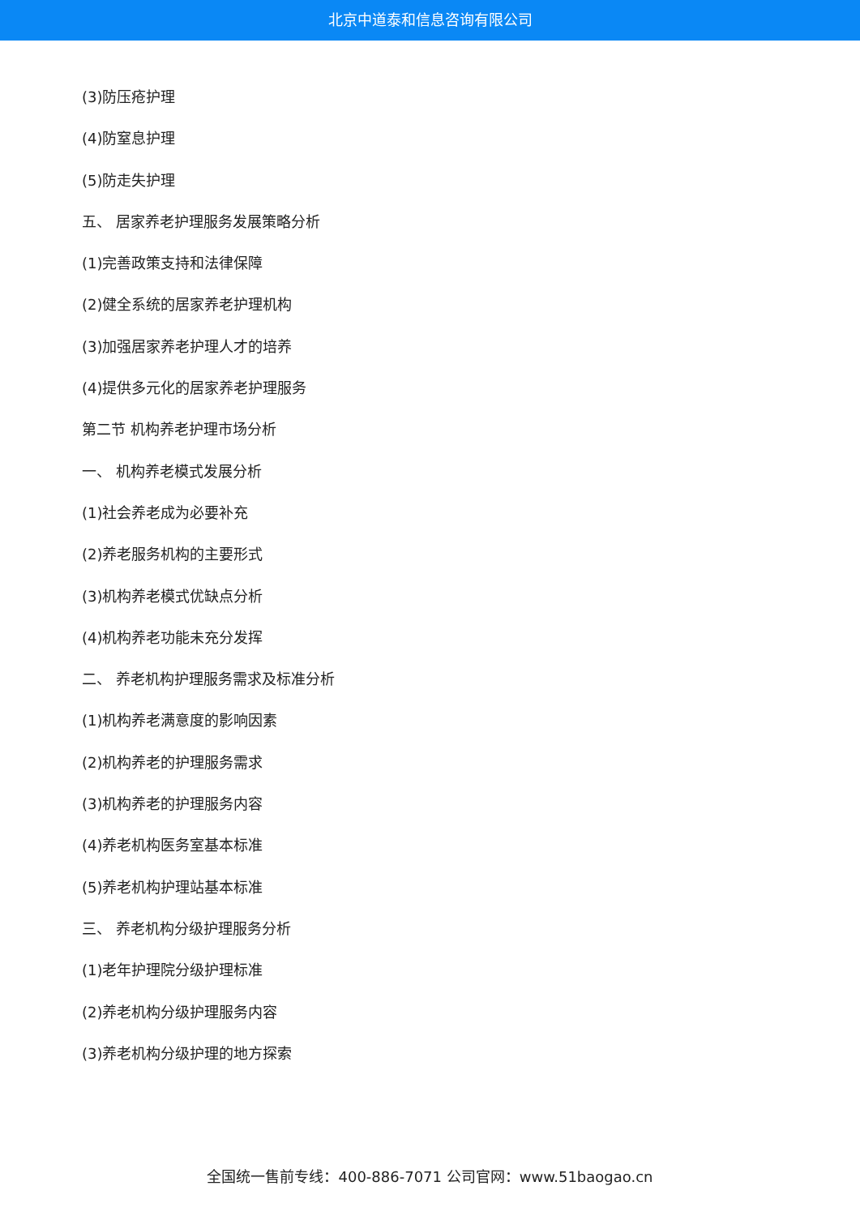北京中道泰和信息咨询有限公司
(3)防压疮护理
(4)防窒息护理
(5)防走失护理
五、 居家养老护理服务发展策略分析
(1)完善政策支持和法律保障
(2)健全系统的居家养老护理机构
(3)加强居家养老护理人才的培养
(4)提供多元化的居家养老护理服务
第二节 机构养老护理市场分析
一、 机构养老模式发展分析
(1)社会养老成为必要补充
(2)养老服务机构的主要形式
(3)机构养老模式优缺点分析
(4)机构养老功能未充分发挥
二、 养老机构护理服务需求及标准分析
(1)机构养老满意度的影响因素
(2)机构养老的护理服务需求
(3)机构养老的护理服务内容
(4)养老机构医务室基本标准
(5)养老机构护理站基本标准
三、 养老机构分级护理服务分析
(1)老年护理院分级护理标准
(2)养老机构分级护理服务内容
(3)养老机构分级护理的地方探索
全国统一售前专线：400-886-7071 公司官网：www.51baogao.cn